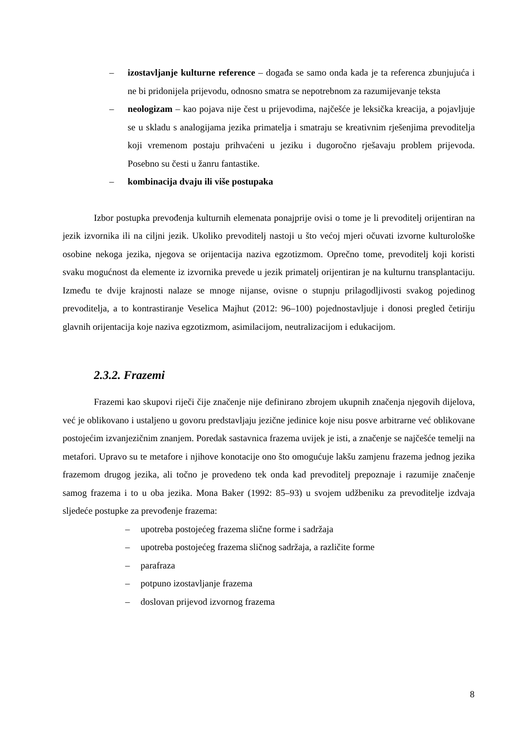– izostavljanje kulturne reference – događa se samo onda kada je ta referenca zbunjujuća i ne bi pridonijela prijevodu, odnosno smatra se nepotrebnom za razumijevanje teksta
– neologizam – kao pojava nije čest u prijevodima, najčešće je leksička kreacija, a pojavljuje se u skladu s analogijama jezika primatelja i smatraju se kreativnim rješenjima prevoditelja koji vremenom postaju prihvaćeni u jeziku i dugoročno rješavaju problem prijevoda. Posebno su česti u žanru fantastike.
– kombinacija dvaju ili više postupaka
Izbor postupka prevođenja kulturnih elemenata ponajprije ovisi o tome je li prevoditelj orijentiran na jezik izvornika ili na ciljni jezik. Ukoliko prevoditelj nastoji u što većoj mjeri očuvati izvorne kulturološke osobine nekoga jezika, njegova se orijentacija naziva egzotizmom. Oprečno tome, prevoditelj koji koristi svaku mogućnost da elemente iz izvornika prevede u jezik primatelj orijentiran je na kulturnu transplantaciju. Između te dvije krajnosti nalaze se mnoge nijanse, ovisne o stupnju prilagodljivosti svakog pojedinog prevoditelja, a to kontrastiranje Veselica Majhut (2012: 96–100) pojednostavljuje i donosi pregled četiriju glavnih orijentacija koje naziva egzotizmom, asimilacijom, neutralizacijom i edukacijom.
2.3.2. Frazemi
Frazemi kao skupovi riječi čije značenje nije definirano zbrojem ukupnih značenja njegovih dijelova, već je oblikovano i ustaljeno u govoru predstavljaju jezične jedinice koje nisu posve arbitrarne već oblikovane postojećim izvanjezičnim znanjem. Poredak sastavnica frazema uvijek je isti, a značenje se najčešće temelji na metafori. Upravo su te metafore i njihove konotacije ono što omogućuje lakšu zamjenu frazema jednog jezika frazemom drugog jezika, ali točno je provedeno tek onda kad prevoditelj prepoznaje i razumije značenje samog frazema i to u oba jezika. Mona Baker (1992: 85–93) u svojem udžbeniku za prevoditelje izdvaja sljedeće postupke za prevođenje frazema:
– upotreba postojećeg frazema slične forme i sadržaja
– upotreba postojećeg frazema sličnog sadržaja, a različite forme
– parafraza
– potpuno izostavljanje frazema
– doslovan prijevod izvornog frazema
8